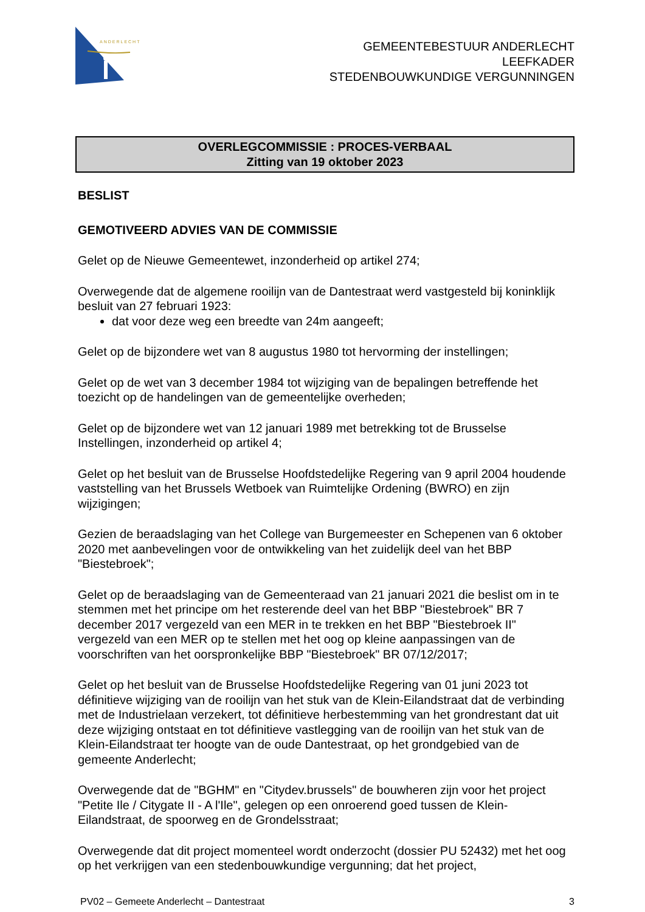ANDERLECHT
GEMEENTEBESTUUR ANDERLECHT
LEEFKADER
STEDENBOUWKUNDIGE VERGUNNINGEN
OVERLEGCOMMISSIE : PROCES-VERBAAL
Zitting van 19 oktober 2023
BESLIST
GEMOTIVEERD ADVIES VAN DE COMMISSIE
Gelet op de Nieuwe Gemeentewet, inzonderheid op artikel 274;
Overwegende dat de algemene rooilijn van de Dantestraat werd vastgesteld bij koninklijk besluit van 27 februari 1923:
dat voor deze weg een breedte van 24m aangeeft;
Gelet op de bijzondere wet van 8 augustus 1980 tot hervorming der instellingen;
Gelet op de wet van 3 december 1984 tot wijziging van de bepalingen betreffende het toezicht op de handelingen van de gemeentelijke overheden;
Gelet op de bijzondere wet van 12 januari 1989 met betrekking tot de Brusselse Instellingen, inzonderheid op artikel 4;
Gelet op het besluit van de Brusselse Hoofdstedelijke Regering van 9 april 2004 houdende vaststelling van het Brussels Wetboek van Ruimtelijke Ordening (BWRO) en zijn wijzigingen;
Gezien de beraadslaging van het College van Burgemeester en Schepenen van 6 oktober 2020 met aanbevelingen voor de ontwikkeling van het zuidelijk deel van het BBP "Biestebroek";
Gelet op de beraadslaging van de Gemeenteraad van 21 januari 2021 die beslist om in te stemmen met het principe om het resterende deel van het BBP "Biestebroek" BR 7 december 2017 vergezeld van een MER in te trekken en het BBP "Biestebroek II" vergezeld van een MER op te stellen met het oog op kleine aanpassingen van de voorschriften van het oorspronkelijke BBP "Biestebroek" BR 07/12/2017;
Gelet op het besluit van de Brusselse Hoofdstedelijke Regering van 01 juni 2023 tot définitieve wijziging van de rooilijn van het stuk van de Klein-Eilandstraat dat de verbinding met de Industrielaan verzekert, tot définitieve herbestemming van het grondrestant dat uit deze wijziging ontstaat en tot définitieve vastlegging van de rooilijn van het stuk van de Klein-Eilandstraat ter hoogte van de oude Dantestraat, op het grondgebied van de gemeente Anderlecht;
Overwegende dat de "BGHM" en "Citydev.brussels" de bouwheren zijn voor het project "Petite Ile / Citygate II - A l'Ile", gelegen op een onroerend goed tussen de Klein-Eilandstraat, de spoorweg en de Grondelsstraat;
Overwegende dat dit project momenteel wordt onderzocht (dossier PU 52432) met het oog op het verkrijgen van een stedenbouwkundige vergunning; dat het project,
PV02 – Gemeete Anderlecht – Dantestraat 3